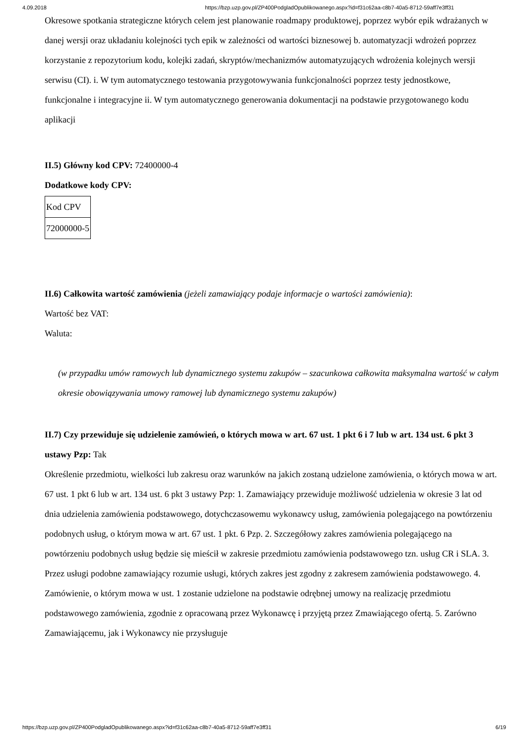4.09.2018 https://bzp.uzp.gov.pl/ZP400PodgladOpublikowanego.aspx?id=f31c62aa-c8b7-40a5-8712-59aff7e3ff31
Okresowe spotkania strategiczne których celem jest planowanie roadmapy produktowej, poprzez wybór epik wdrażanych w danej wersji oraz układaniu kolejności tych epik w zależności od wartości biznesowej b. automatyzacji wdrożeń poprzez korzystanie z repozytorium kodu, kolejki zadań, skryptów/mechanizmów automatyzujących wdrożenia kolejnych wersji serwisu (CI). i. W tym automatycznego testowania przygotowywania funkcjonalności poprzez testy jednostkowe, funkcjonalne i integracyjne ii. W tym automatycznego generowania dokumentacji na podstawie przygotowanego kodu aplikacji
II.5) Główny kod CPV: 72400000-4
Dodatkowe kody CPV:
| Kod CPV |
| 72000000-5 |
II.6) Całkowita wartość zamówienia (jeżeli zamawiający podaje informacje o wartości zamówienia):
Wartość bez VAT:
Waluta:
(w przypadku umów ramowych lub dynamicznego systemu zakupów – szacunkowa całkowita maksymalna wartość w całym okresie obowiązywania umowy ramowej lub dynamicznego systemu zakupów)
II.7) Czy przewiduje się udzielenie zamówień, o których mowa w art. 67 ust. 1 pkt 6 i 7 lub w art. 134 ust. 6 pkt 3 ustawy Pzp: Tak
Określenie przedmiotu, wielkości lub zakresu oraz warunków na jakich zostaną udzielone zamówienia, o których mowa w art. 67 ust. 1 pkt 6 lub w art. 134 ust. 6 pkt 3 ustawy Pzp: 1. Zamawiający przewiduje możliwość udzielenia w okresie 3 lat od dnia udzielenia zamówienia podstawowego, dotychczasowemu wykonawcy usług, zamówienia polegającego na powtórzeniu podobnych usług, o którym mowa w art. 67 ust. 1 pkt. 6 Pzp. 2. Szczegółowy zakres zamówienia polegającego na powtórzeniu podobnych usług będzie się mieścił w zakresie przedmiotu zamówienia podstawowego tzn. usług CR i SLA. 3. Przez usługi podobne zamawiający rozumie usługi, których zakres jest zgodny z zakresem zamówienia podstawowego. 4. Zamówienie, o którym mowa w ust. 1 zostanie udzielone na podstawie odrębnej umowy na realizację przedmiotu podstawowego zamówienia, zgodnie z opracowaną przez Wykonawcę i przyjętą przez Zmawiającego ofertą. 5. Zarówno Zamawiającemu, jak i Wykonawcy nie przysługuje
https://bzp.uzp.gov.pl/ZP400PodgladOpublikowanego.aspx?id=f31c62aa-c8b7-40a5-8712-59aff7e3ff31 6/19